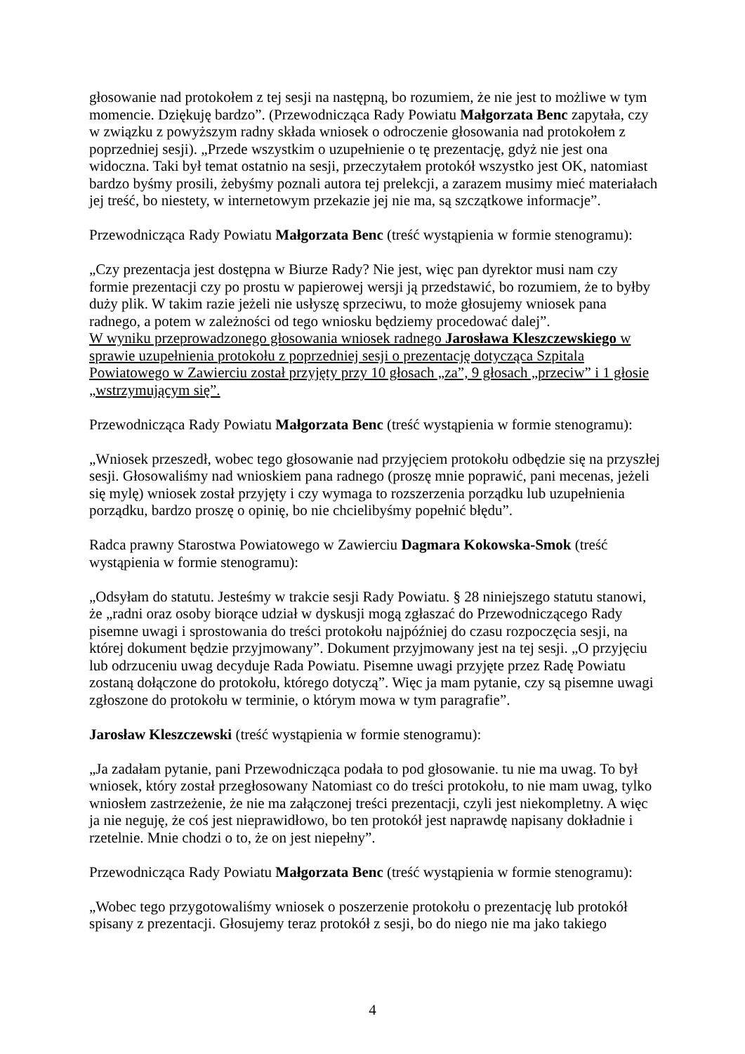głosowanie nad protokołem z tej sesji na następną, bo rozumiem, że nie jest to możliwe w tym momencie. Dziękuję bardzo”. (Przewodnicząca Rady Powiatu Małgorzata Benc zapytała, czy w związku z powyższym radny składa wniosek o odroczenie głosowania nad protokołem z poprzedniej sesji). „Przede wszystkim o uzupełnienie o tę prezentację, gdyż nie jest ona widoczna. Taki był temat ostatnio na sesji, przeczytałem protokół wszystko jest OK, natomiast bardzo byśmy prosili, żebyśmy poznali autora tej prelekcji, a zarazem musimy mieć materiałach jej treść, bo niestety, w internetowym przekazie jej nie ma, są szczątkowe informacje”.
Przewodnicząca Rady Powiatu Małgorzata Benc (treść wystąpienia w formie stenogramu):
„Czy prezentacja jest dostępna w Biurze Rady? Nie jest, więc pan dyrektor musi nam czy formie prezentacji czy po prostu w papierowej wersji ją przedstawić, bo rozumiem, że to byłby duży plik. W takim razie jeżeli nie usłyszę sprzeciwu, to może głosujemy wniosek pana radnego, a potem w zależności od tego wniosku będziemy procedować dalej”.
W wyniku przeprowadzonego głosowania wniosek radnego Jarosława Kleszczewskiego w sprawie uzupełnienia protokołu z poprzedniej sesji o prezentację dotycząca Szpitala Powiatowego w Zawierciu został przyjęty przy 10 głosach „za”, 9 głosach „przeciw” i 1 głosie „wstrzymującym się”.
Przewodnicząca Rady Powiatu Małgorzata Benc (treść wystąpienia w formie stenogramu):
„Wniosek przeszedł, wobec tego głosowanie nad przyjęciem protokołu odbędzie się na przyszłej sesji. Głosowaliśmy nad wnioskiem pana radnego (proszę mnie poprawić, pani mecenas, jeżeli się mylę) wniosek został przyjęty i czy wymaga to rozszerzenia porządku lub uzupełnienia porządku, bardzo proszę o opinię, bo nie chcielibyśmy popełnić błędu”.
Radca prawny Starostwa Powiatowego w Zawierciu Dagmara Kokowska-Smok (treść wystąpienia w formie stenogramu):
„Odsyłam do statutu. Jesteśmy w trakcie sesji Rady Powiatu. § 28 niniejszego statutu stanowi, że „radni oraz osoby biorące udział w dyskusji mogą zgłaszać do Przewodniczącego Rady pisemne uwagi i sprostowania do treści protokołu najpóźniej do czasu rozpoczęcia sesji, na której dokument będzie przyjmowany”. Dokument przyjmowany jest na tej sesji. „O przyjęciu lub odrzuceniu uwag decyduje Rada Powiatu. Pisemne uwagi przyjęte przez Radę Powiatu zostaną dołączone do protokołu, którego dotyczą”. Więc ja mam pytanie, czy są pisemne uwagi zgłoszone do protokołu w terminie, o którym mowa w tym paragrafie”.
Jarosław Kleszczewski (treść wystąpienia w formie stenogramu):
„Ja zadałam pytanie, pani Przewodnicząca podała to pod głosowanie. tu nie ma uwag. To był wniosek, który został przegłosowany Natomiast co do treści protokołu, to nie mam uwag, tylko wniosłem zastrzeżenie, że nie ma załączonej treści prezentacji, czyli jest niekompletny. A więc ja nie neguję, że coś jest nieprawidłowo, bo ten protokół jest naprawdę napisany dokładnie i rzetelnie. Mnie chodzi o to, że on jest niepełny”.
Przewodnicząca Rady Powiatu Małgorzata Benc (treść wystąpienia w formie stenogramu):
„Wobec tego przygotowaliśmy wniosek o poszerzenie protokołu o prezentację lub protokół spisany z prezentacji. Głosujemy teraz protokół z sesji, bo do niego nie ma jako takiego
4